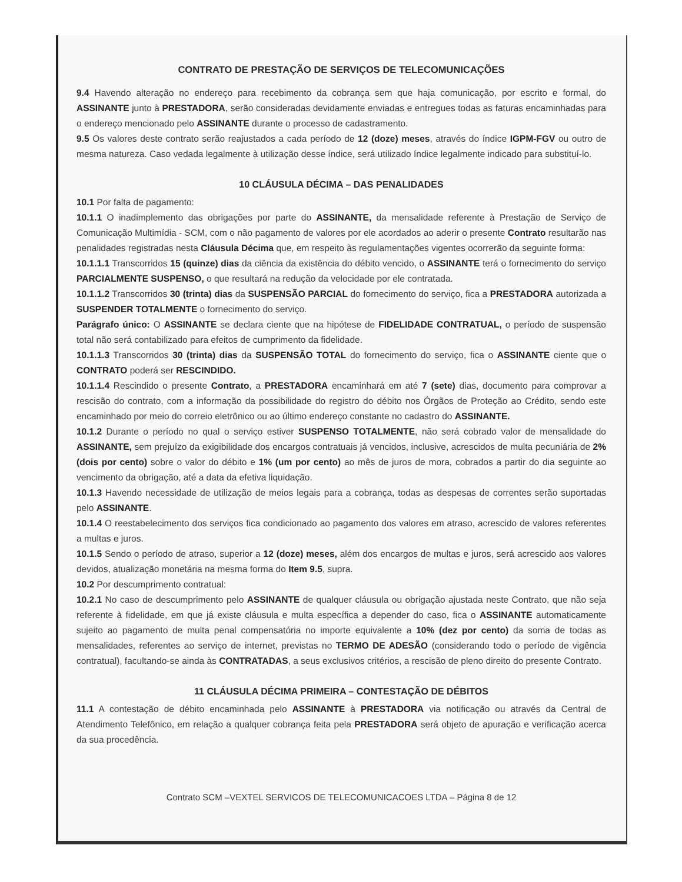CONTRATO DE PRESTAÇÃO DE SERVIÇOS DE TELECOMUNICAÇÕES
9.4 Havendo alteração no endereço para recebimento da cobrança sem que haja comunicação, por escrito e formal, do ASSINANTE junto à PRESTADORA, serão consideradas devidamente enviadas e entregues todas as faturas encaminhadas para o endereço mencionado pelo ASSINANTE durante o processo de cadastramento.
9.5 Os valores deste contrato serão reajustados a cada período de 12 (doze) meses, através do índice IGPM-FGV ou outro de mesma natureza. Caso vedada legalmente à utilização desse índice, será utilizado índice legalmente indicado para substituí-lo.
10 CLÁUSULA DÉCIMA – DAS PENALIDADES
10.1 Por falta de pagamento:
10.1.1 O inadimplemento das obrigações por parte do ASSINANTE, da mensalidade referente à Prestação de Serviço de Comunicação Multimídia - SCM, com o não pagamento de valores por ele acordados ao aderir o presente Contrato resultarão nas penalidades registradas nesta Cláusula Décima que, em respeito às regulamentações vigentes ocorrerão da seguinte forma:
10.1.1.1 Transcorridos 15 (quinze) dias da ciência da existência do débito vencido, o ASSINANTE terá o fornecimento do serviço PARCIALMENTE SUSPENSO, o que resultará na redução da velocidade por ele contratada.
10.1.1.2 Transcorridos 30 (trinta) dias da SUSPENSÃO PARCIAL do fornecimento do serviço, fica a PRESTADORA autorizada a SUSPENDER TOTALMENTE o fornecimento do serviço.
Parágrafo único: O ASSINANTE se declara ciente que na hipótese de FIDELIDADE CONTRATUAL, o período de suspensão total não será contabilizado para efeitos de cumprimento da fidelidade.
10.1.1.3 Transcorridos 30 (trinta) dias da SUSPENSÃO TOTAL do fornecimento do serviço, fica o ASSINANTE ciente que o CONTRATO poderá ser RESCINDIDO.
10.1.1.4 Rescindido o presente Contrato, a PRESTADORA encaminhará em até 7 (sete) dias, documento para comprovar a rescisão do contrato, com a informação da possibilidade do registro do débito nos Órgãos de Proteção ao Crédito, sendo este encaminhado por meio do correio eletrônico ou ao último endereço constante no cadastro do ASSINANTE.
10.1.2 Durante o período no qual o serviço estiver SUSPENSO TOTALMENTE, não será cobrado valor de mensalidade do ASSINANTE, sem prejuízo da exigibilidade dos encargos contratuais já vencidos, inclusive, acrescidos de multa pecuniária de 2% (dois por cento) sobre o valor do débito e 1% (um por cento) ao mês de juros de mora, cobrados a partir do dia seguinte ao vencimento da obrigação, até a data da efetiva liquidação.
10.1.3 Havendo necessidade de utilização de meios legais para a cobrança, todas as despesas de correntes serão suportadas pelo ASSINANTE.
10.1.4 O reestabelecimento dos serviços fica condicionado ao pagamento dos valores em atraso, acrescido de valores referentes a multas e juros.
10.1.5 Sendo o período de atraso, superior a 12 (doze) meses, além dos encargos de multas e juros, será acrescido aos valores devidos, atualização monetária na mesma forma do Item 9.5, supra.
10.2 Por descumprimento contratual:
10.2.1 No caso de descumprimento pelo ASSINANTE de qualquer cláusula ou obrigação ajustada neste Contrato, que não seja referente à fidelidade, em que já existe cláusula e multa específica a depender do caso, fica o ASSINANTE automaticamente sujeito ao pagamento de multa penal compensatória no importe equivalente a 10% (dez por cento) da soma de todas as mensalidades, referentes ao serviço de internet, previstas no TERMO DE ADESÃO (considerando todo o período de vigência contratual), facultando-se ainda às CONTRATADAS, a seus exclusivos critérios, a rescisão de pleno direito do presente Contrato.
11 CLÁUSULA DÉCIMA PRIMEIRA – CONTESTAÇÃO DE DÉBITOS
11.1 A contestação de débito encaminhada pelo ASSINANTE à PRESTADORA via notificação ou através da Central de Atendimento Telefônico, em relação a qualquer cobrança feita pela PRESTADORA será objeto de apuração e verificação acerca da sua procedência.
Contrato SCM –VEXTEL SERVICOS DE TELECOMUNICACOES LTDA – Página 8 de 12